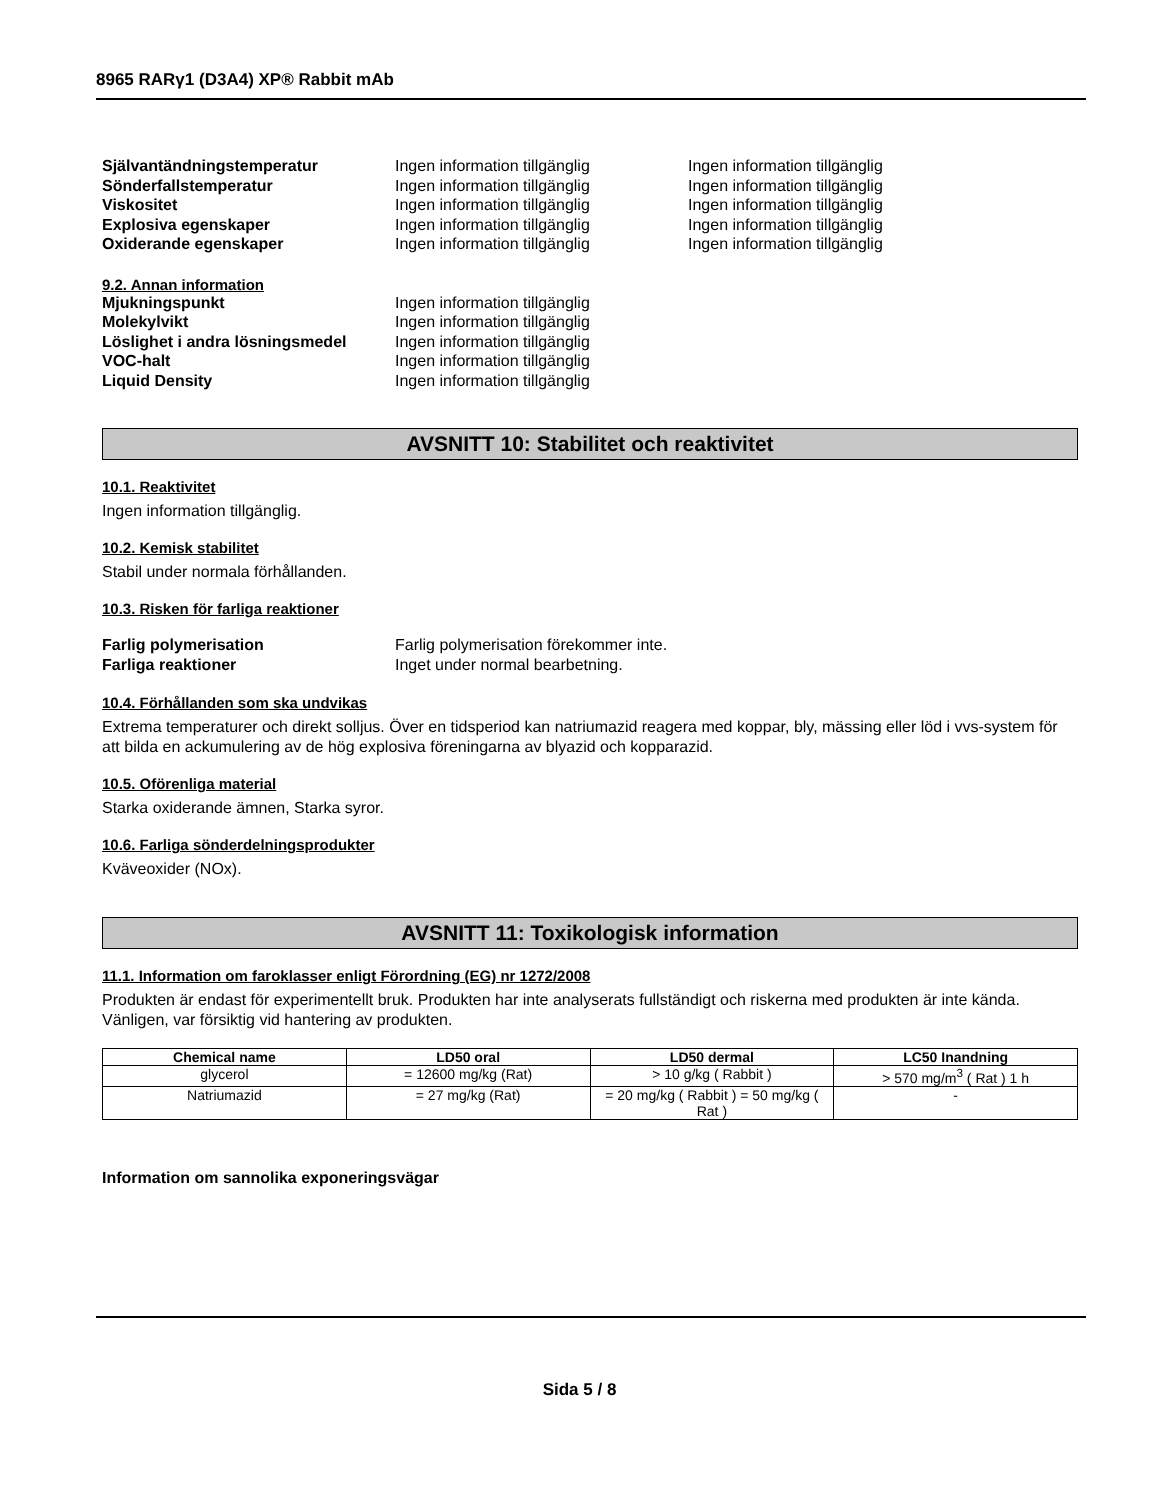8965 RARγ1 (D3A4) XP® Rabbit mAb
Självantändningstemperatur Ingen information tillgänglig Ingen information tillgänglig
Sönderfallstemperatur Ingen information tillgänglig Ingen information tillgänglig
Viskositet Ingen information tillgänglig Ingen information tillgänglig
Explosiva egenskaper Ingen information tillgänglig Ingen information tillgänglig
Oxiderande egenskaper Ingen information tillgänglig Ingen information tillgänglig
9.2. Annan information
Mjukningspunkt Ingen information tillgänglig
Molekylvikt Ingen information tillgänglig
Löslighet i andra lösningsmedel Ingen information tillgänglig
VOC-halt Ingen information tillgänglig
Liquid Density Ingen information tillgänglig
AVSNITT 10: Stabilitet och reaktivitet
10.1. Reaktivitet
Ingen information tillgänglig.
10.2. Kemisk stabilitet
Stabil under normala förhållanden.
10.3. Risken för farliga reaktioner
Farlig polymerisation Farlig polymerisation förekommer inte.
Farliga reaktioner Inget under normal bearbetning.
10.4. Förhållanden som ska undvikas
Extrema temperaturer och direkt solljus. Över en tidsperiod kan natriumazid reagera med koppar, bly, mässing eller löd i vvs-system för att bilda en ackumulering av de hög explosiva föreningarna av blyazid och kopparazid.
10.5. Oförenliga material
Starka oxiderande ämnen, Starka syror.
10.6. Farliga sönderdelningsprodukter
Kväveoxider (NOx).
AVSNITT 11: Toxikologisk information
11.1. Information om faroklasser enligt Förordning (EG) nr 1272/2008
Produkten är endast för experimentellt bruk. Produkten har inte analyserats fullständigt och riskerna med produkten är inte kända. Vänligen, var försiktig vid hantering av produkten.
| Chemical name | LD50 oral | LD50 dermal | LC50 Inandning |
| --- | --- | --- | --- |
| glycerol | = 12600 mg/kg (Rat) | > 10 g/kg ( Rabbit ) | > 570 mg/m<sup>3</sup> ( Rat ) 1 h |
| Natriumazid | = 27 mg/kg (Rat) | = 20 mg/kg ( Rabbit ) = 50 mg/kg ( Rat ) | - |
Information om sannolika exponeringsvägar
Sida 5 / 8